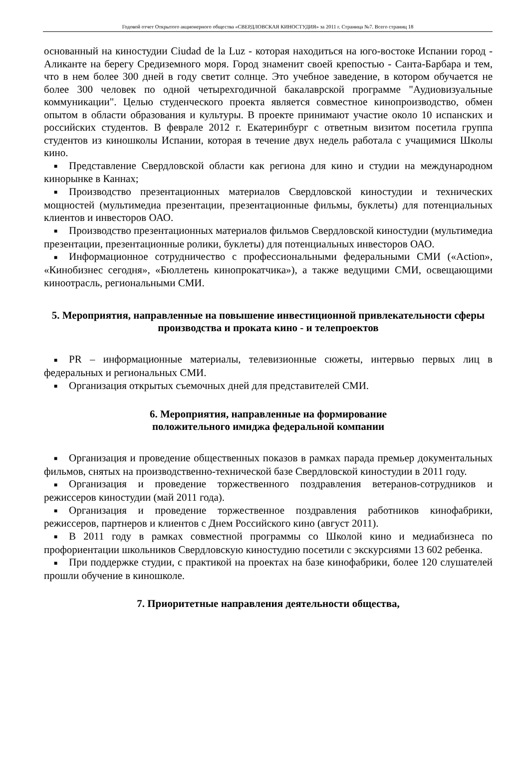Годовой отчет Открытого акционерного общества «СВЕРДЛОВСКАЯ КИНОСТУДИЯ» за 2011 г. Страница №7. Всего страниц 18
основанный на киностудии Ciudad de la Luz - которая находиться на юго-востоке Испании город - Аликанте на берегу Средиземного моря. Город знаменит своей крепостью - Санта-Барбара и тем, что в нем более 300 дней в году светит солнце. Это учебное заведение, в котором обучается не более 300 человек по одной четырехгодичной бакалаврской программе "Аудиовизуальные коммуникации". Целью студенческого проекта является совместное кинопроизводство, обмен опытом в области образования и культуры. В проекте принимают участие около 10 испанских и российских студентов. В феврале 2012 г. Екатеринбург с ответным визитом посетила группа студентов из киношколы Испании, которая в течение двух недель работала с учащимися Школы кино.
■ Представление Свердловской области как региона для кино и студии на международном кинорынке в Каннах;
■ Производство презентационных материалов Свердловской киностудии и технических мощностей (мультимедиа презентации, презентационные фильмы, буклеты) для потенциальных клиентов и инвесторов ОАО.
■ Производство презентационных материалов фильмов Свердловской киностудии (мультимедиа презентации, презентационные ролики, буклеты) для потенциальных инвесторов ОАО.
■ Информационное сотрудничество с профессиональными федеральными СМИ («Action», «Кинобизнес сегодня», «Бюллетень кинопрокатчика»), а также ведущими СМИ, освещающими киноотрасль, региональными СМИ.
5. Мероприятия, направленные на повышение инвестиционной привлекательности сферы производства и проката кино - и телепроектов
■ PR – информационные материалы, телевизионные сюжеты, интервью первых лиц в федеральных и региональных СМИ.
■ Организация открытых съемочных дней для представителей СМИ.
6. Мероприятия, направленные на формирование
положительного имиджа федеральной компании
■ Организация и проведение общественных показов в рамках парада премьер документальных фильмов, снятых на производственно-технической базе Свердловской киностудии в 2011 году.
■ Организация и проведение торжественного поздравления ветеранов-сотрудников и режиссеров киностудии (май 2011 года).
■ Организация и проведение торжественное поздравления работников кинофабрики, режиссеров, партнеров и клиентов с Днем Российского кино (август 2011).
■ В 2011 году в рамках совместной программы со Школой кино и медиабизнеса по профориентации школьников Свердловскую киностудию посетили с экскурсиями 13 602 ребенка.
■ При поддержке студии, с практикой на проектах на базе кинофабрики, более 120 слушателей прошли обучение в киношколе.
7. Приоритетные направления деятельности общества,